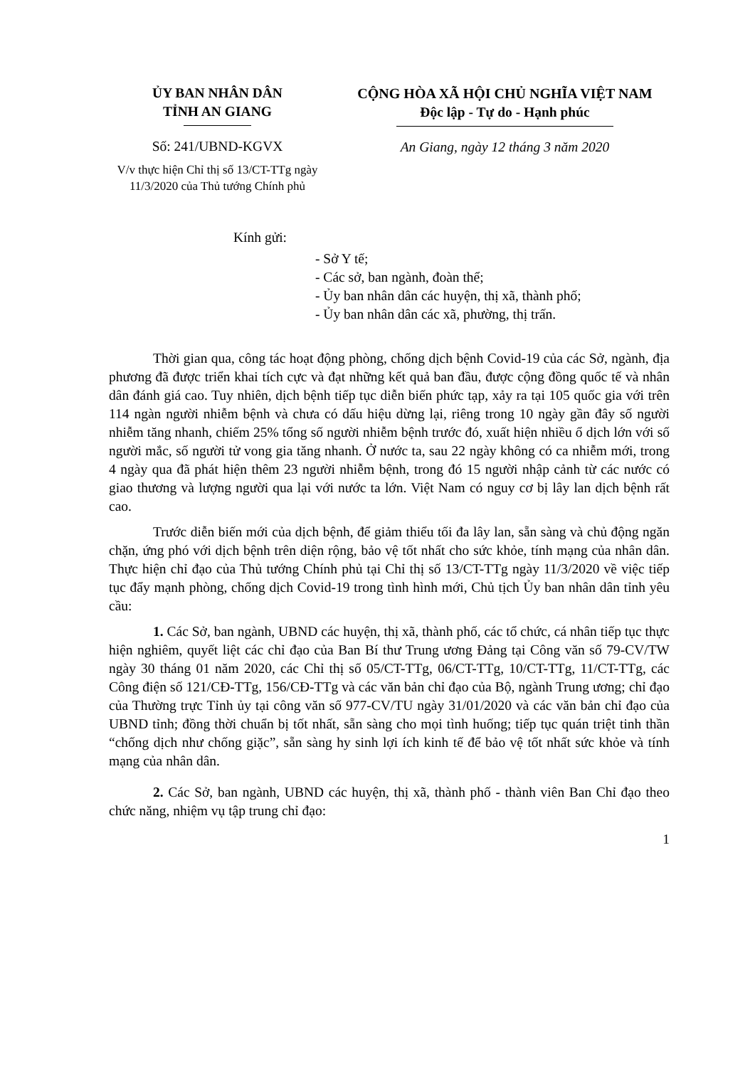ỦY BAN NHÂN DÂN
TỈNH AN GIANG
Số: 241/UBND-KGVX
V/v thực hiện Chỉ thị số 13/CT-TTg ngày 11/3/2020 của Thủ tướng Chính phủ
CỘNG HÒA XÃ HỘI CHỦ NGHĨA VIỆT NAM
Độc lập - Tự do - Hạnh phúc
An Giang, ngày 12 tháng 3 năm 2020
Kính gửi:
- Sở Y tế;
- Các sở, ban ngành, đoàn thể;
- Ủy ban nhân dân các huyện, thị xã, thành phố;
- Ủy ban nhân dân các xã, phường, thị trấn.
Thời gian qua, công tác hoạt động phòng, chống dịch bệnh Covid-19 của các Sở, ngành, địa phương đã được triển khai tích cực và đạt những kết quả ban đầu, được cộng đồng quốc tế và nhân dân đánh giá cao. Tuy nhiên, dịch bệnh tiếp tục diễn biến phức tạp, xảy ra tại 105 quốc gia với trên 114 ngàn người nhiễm bệnh và chưa có dấu hiệu dừng lại, riêng trong 10 ngày gần đây số người nhiễm tăng nhanh, chiếm 25% tổng số người nhiễm bệnh trước đó, xuất hiện nhiều ổ dịch lớn với số người mắc, số người tử vong gia tăng nhanh. Ở nước ta, sau 22 ngày không có ca nhiễm mới, trong 4 ngày qua đã phát hiện thêm 23 người nhiễm bệnh, trong đó 15 người nhập cảnh từ các nước có giao thương và lượng người qua lại với nước ta lớn. Việt Nam có nguy cơ bị lây lan dịch bệnh rất cao.
Trước diễn biến mới của dịch bệnh, để giảm thiểu tối đa lây lan, sẵn sàng và chủ động ngăn chặn, ứng phó với dịch bệnh trên diện rộng, bảo vệ tốt nhất cho sức khỏe, tính mạng của nhân dân. Thực hiện chỉ đạo của Thủ tướng Chính phủ tại Chỉ thị số 13/CT-TTg ngày 11/3/2020 về việc tiếp tục đẩy mạnh phòng, chống dịch Covid-19 trong tình hình mới, Chủ tịch Ủy ban nhân dân tỉnh yêu cầu:
1. Các Sở, ban ngành, UBND các huyện, thị xã, thành phố, các tổ chức, cá nhân tiếp tục thực hiện nghiêm, quyết liệt các chỉ đạo của Ban Bí thư Trung ương Đảng tại Công văn số 79-CV/TW ngày 30 tháng 01 năm 2020, các Chỉ thị số 05/CT-TTg, 06/CT-TTg, 10/CT-TTg, 11/CT-TTg, các Công điện số 121/CĐ-TTg, 156/CĐ-TTg và các văn bản chỉ đạo của Bộ, ngành Trung ương; chỉ đạo của Thường trực Tỉnh ủy tại công văn số 977-CV/TU ngày 31/01/2020 và các văn bản chỉ đạo của UBND tỉnh; đồng thời chuẩn bị tốt nhất, sẵn sàng cho mọi tình huống; tiếp tục quán triệt tinh thần “chống dịch như chống giặc”, sẵn sàng hy sinh lợi ích kinh tế để bảo vệ tốt nhất sức khỏe và tính mạng của nhân dân.
2. Các Sở, ban ngành, UBND các huyện, thị xã, thành phố - thành viên Ban Chỉ đạo theo chức năng, nhiệm vụ tập trung chỉ đạo:
1